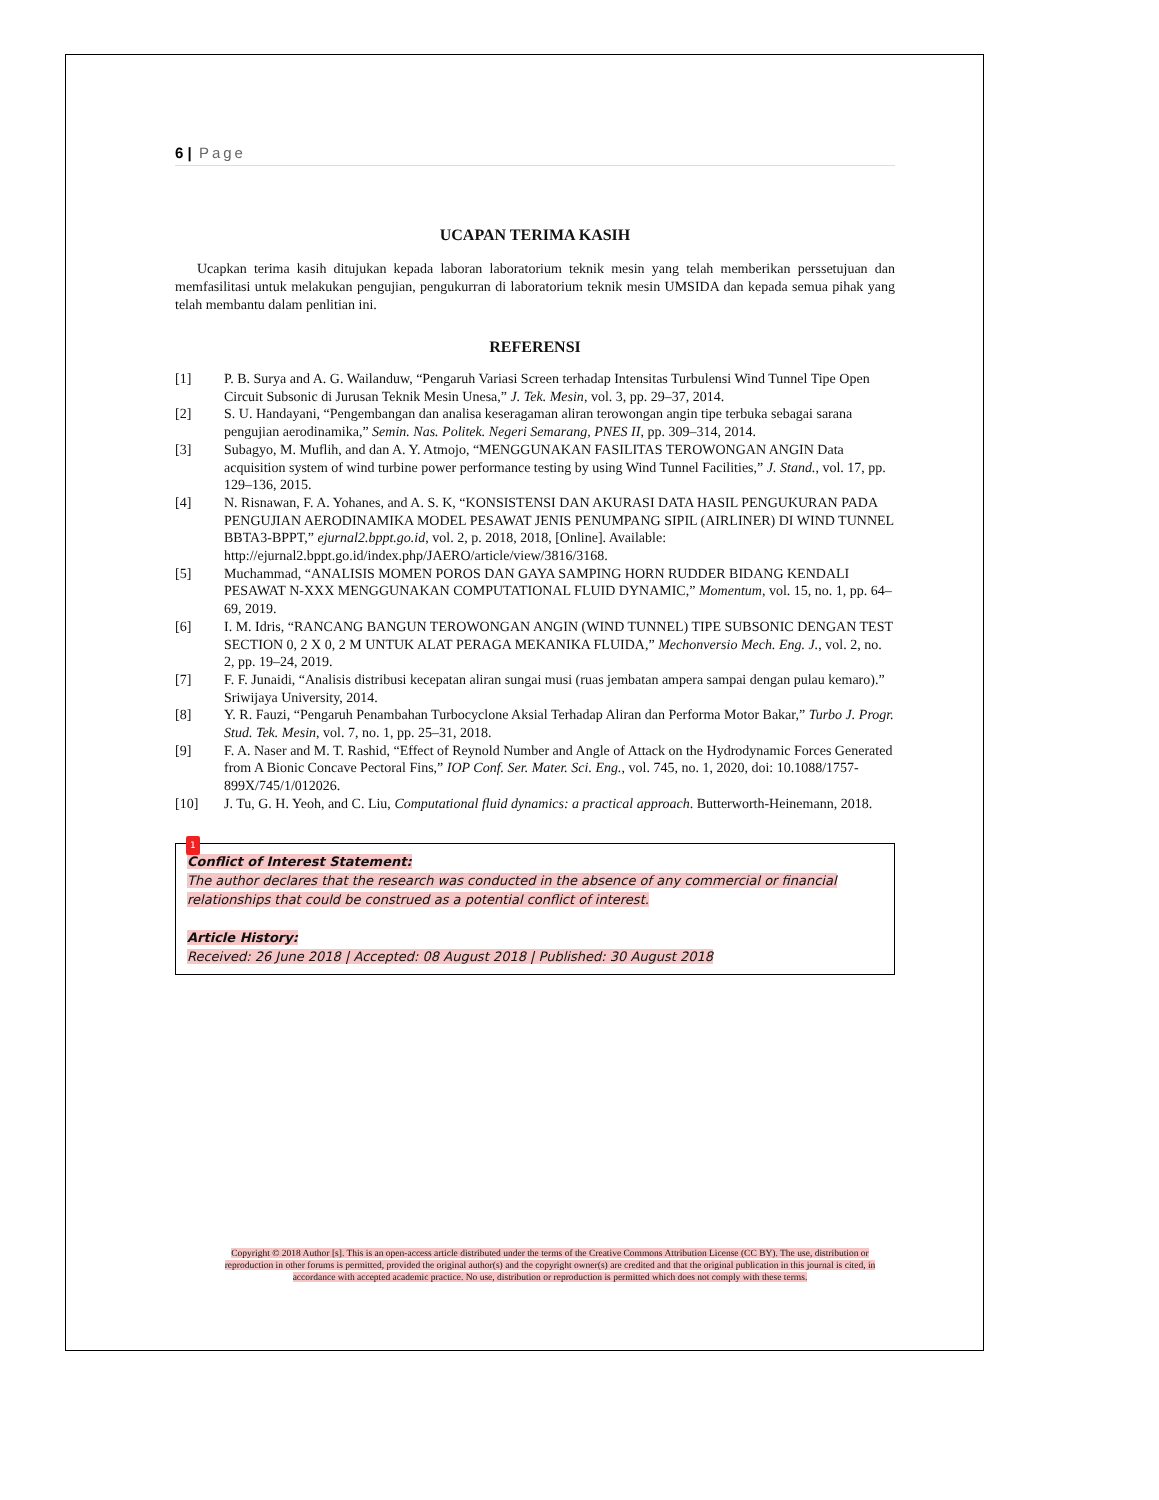6 | Page
UCAPAN TERIMA KASIH
Ucapkan terima kasih ditujukan kepada laboran laboratorium teknik mesin yang telah memberikan perssetujuan dan memfasilitasi untuk melakukan pengujian, pengukurran di laboratorium teknik mesin UMSIDA dan kepada semua pihak yang telah membantu dalam penlitian ini.
REFERENSI
[1] P. B. Surya and A. G. Wailanduw, “Pengaruh Variasi Screen terhadap Intensitas Turbulensi Wind Tunnel Tipe Open Circuit Subsonic di Jurusan Teknik Mesin Unesa,” J. Tek. Mesin, vol. 3, pp. 29–37, 2014.
[2] S. U. Handayani, “Pengembangan dan analisa keseragaman aliran terowongan angin tipe terbuka sebagai sarana pengujian aerodinamika,” Semin. Nas. Politek. Negeri Semarang, PNES II, pp. 309–314, 2014.
[3] Subagyo, M. Muflih, and dan A. Y. Atmojo, “MENGGUNAKAN FASILITAS TEROWONGAN ANGIN Data acquisition system of wind turbine power performance testing by using Wind Tunnel Facilities,” J. Stand., vol. 17, pp. 129–136, 2015.
[4] N. Risnawan, F. A. Yohanes, and A. S. K, “KONSISTENSI DAN AKURASI DATA HASIL PENGUKURAN PADA PENGUJIAN AERODINAMIKA MODEL PESAWAT JENIS PENUMPANG SIPIL (AIRLINER) DI WIND TUNNEL BBTA3-BPPT,” ejurnal2.bppt.go.id, vol. 2, p. 2018, 2018, [Online]. Available: http://ejurnal2.bppt.go.id/index.php/JAERO/article/view/3816/3168.
[5] Muchammad, “ANALISIS MOMEN POROS DAN GAYA SAMPING HORN RUDDER BIDANG KENDALI PESAWAT N-XXX MENGGUNAKAN COMPUTATIONAL FLUID DYNAMIC,” Momentum, vol. 15, no. 1, pp. 64–69, 2019.
[6] I. M. Idris, “RANCANG BANGUN TEROWONGAN ANGIN (WIND TUNNEL) TIPE SUBSONIC DENGAN TEST SECTION 0, 2 X 0, 2 M UNTUK ALAT PERAGA MEKANIKA FLUIDA,” Mechonversio Mech. Eng. J., vol. 2, no. 2, pp. 19–24, 2019.
[7] F. F. Junaidi, “Analisis distribusi kecepatan aliran sungai musi (ruas jembatan ampera sampai dengan pulau kemaro).” Sriwijaya University, 2014.
[8] Y. R. Fauzi, “Pengaruh Penambahan Turbocyclone Aksial Terhadap Aliran dan Performa Motor Bakar,” Turbo J. Progr. Stud. Tek. Mesin, vol. 7, no. 1, pp. 25–31, 2018.
[9] F. A. Naser and M. T. Rashid, “Effect of Reynold Number and Angle of Attack on the Hydrodynamic Forces Generated from A Bionic Concave Pectoral Fins,” IOP Conf. Ser. Mater. Sci. Eng., vol. 745, no. 1, 2020, doi: 10.1088/1757-899X/745/1/012026.
[10] J. Tu, G. H. Yeoh, and C. Liu, Computational fluid dynamics: a practical approach. Butterworth-Heinemann, 2018.
1
Conflict of Interest Statement:
The author declares that the research was conducted in the absence of any commercial or financial relationships that could be construed as a potential conflict of interest.
Article History:
Received: 26 June 2018 | Accepted: 08 August 2018 | Published: 30 August 2018
Copyright © 2018 Author [s]. This is an open-access article distributed under the terms of the Creative Commons Attribution License (CC BY). The use, distribution or reproduction in other forums is permitted, provided the original author(s) and the copyright owner(s) are credited and that the original publication in this journal is cited, in accordance with accepted academic practice. No use, distribution or reproduction is permitted which does not comply with these terms.